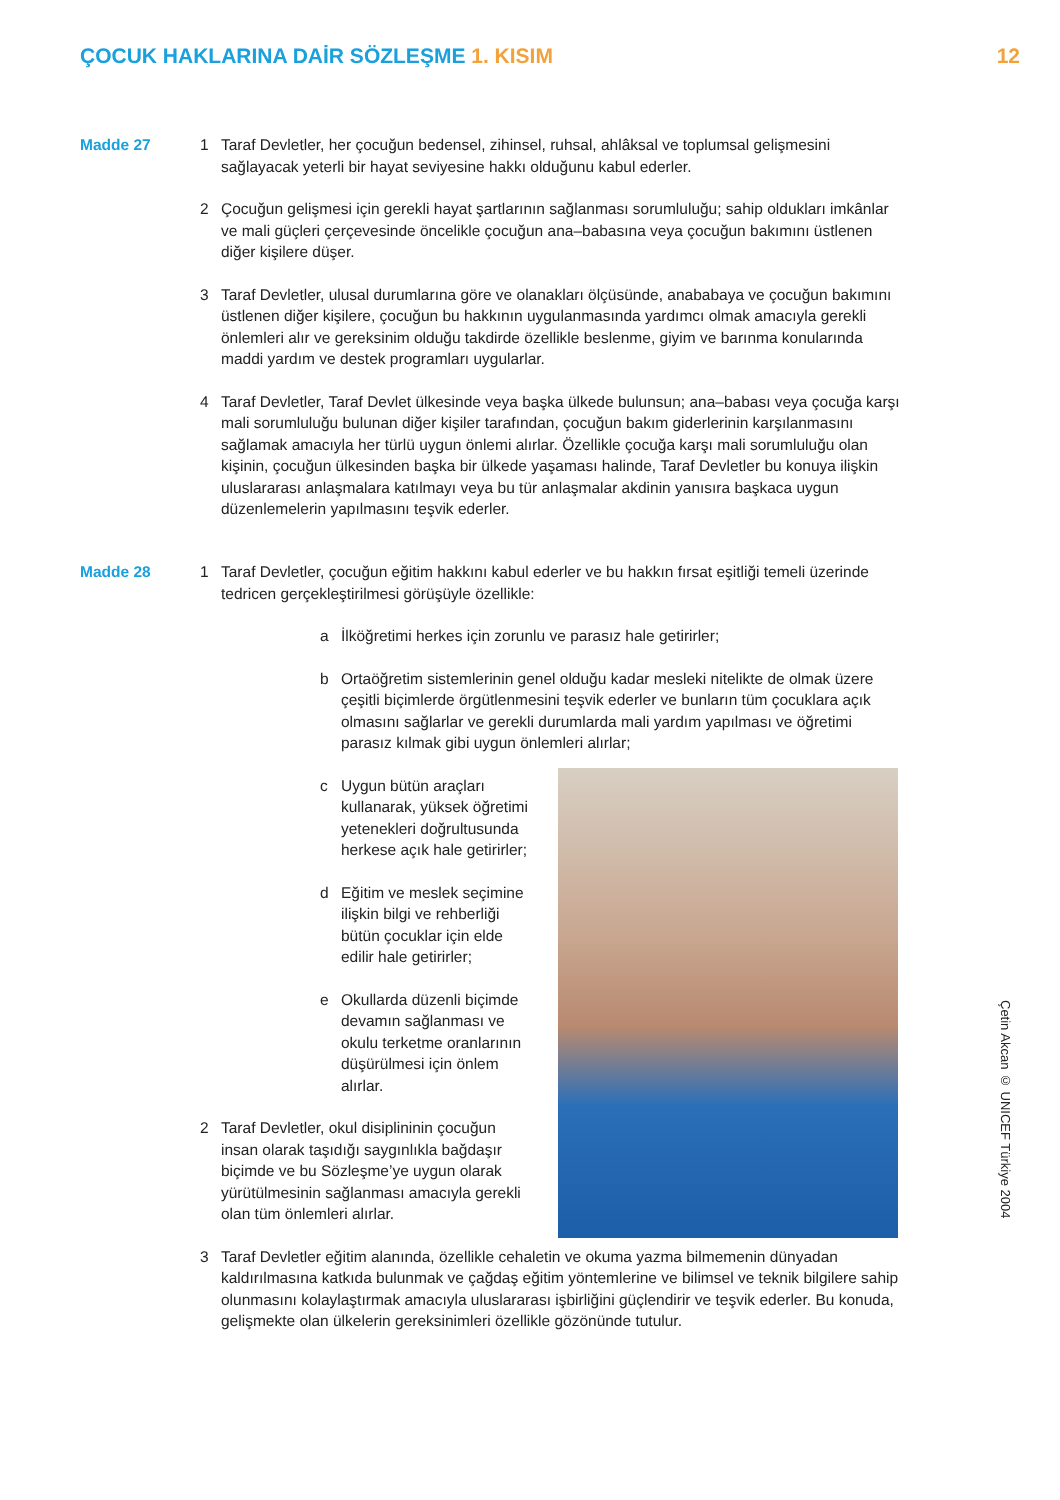ÇOCUK HAKLARINA DAİR SÖZLEŞME 1. KISIM
12
Madde 27
1 Taraf Devletler, her çocuğun bedensel, zihinsel, ruhsal, ahlâksal ve toplumsal gelişmesini sağlayacak yeterli bir hayat seviyesine hakkı olduğunu kabul ederler.
2 Çocuğun gelişmesi için gerekli hayat şartlarının sağlanması sorumluluğu; sahip oldukları imkânlar ve mali güçleri çerçevesinde öncelikle çocuğun ana–babasına veya çocuğun bakımını üstlenen diğer kişilere düşer.
3 Taraf Devletler, ulusal durumlarına göre ve olanakları ölçüsünde, anababaya ve çocuğun bakımını üstlenen diğer kişilere, çocuğun bu hakkının uygulanmasında yardımcı olmak amacıyla gerekli önlemleri alır ve gereksinim olduğu takdirde özellikle beslenme, giyim ve barınma konularında maddi yardım ve destek programları uygularlar.
4 Taraf Devletler, Taraf Devlet ülkesinde veya başka ülkede bulunsun; ana–babası veya çocuğa karşı mali sorumluluğu bulunan diğer kişiler tarafından, çocuğun bakım giderlerinin karşılanmasını sağlamak amacıyla her türlü uygun önlemi alırlar. Özellikle çocuğa karşı mali sorumluluğu olan kişinin, çocuğun ülkesinden başka bir ülkede yaşaması halinde, Taraf Devletler bu konuya ilişkin uluslararası anlaşmalara katılmayı veya bu tür anlaşmalar akdinin yanısıra başkaca uygun düzenlemelerin yapılmasını teşvik ederler.
Madde 28
1 Taraf Devletler, çocuğun eğitim hakkını kabul ederler ve bu hakkın fırsat eşitliği temeli üzerinde tedricen gerçekleştirilmesi görüşüyle özellikle:
a İlköğretimi herkes için zorunlu ve parasız hale getirirler;
b Ortaöğretim sistemlerinin genel olduğu kadar mesleki nitelikte de olmak üzere çeşitli biçimlerde örgütlenmesini teşvik ederler ve bunların tüm çocuklara açık olmasını sağlarlar ve gerekli durumlarda mali yardım yapılması ve öğretimi parasız kılmak gibi uygun önlemleri alırlar;
c Uygun bütün araçları kullanarak, yüksek öğretimi yetenekleri doğrultusunda herkese açık hale getirirler;
d Eğitim ve meslek seçimine ilişkin bilgi ve rehberliği bütün çocuklar için elde edilir hale getirirler;
e Okullarda düzenli biçimde devamın sağlanması ve okulu terketme oranlarının düşürülmesi için önlem alırlar.
2 Taraf Devletler, okul disiplininin çocuğun insan olarak taşıdığı saygınlıkla bağdaşır biçimde ve bu Sözleşme’ye uygun olarak yürütülmesinin sağlanması amacıyla gerekli olan tüm önlemleri alırlar.
3 Taraf Devletler eğitim alanında, özellikle cehaletin ve okuma yazma bilmemenin dünyadan kaldırılmasına katkıda bulunmak ve çağdaş eğitim yöntemlerine ve bilimsel ve teknik bilgilere sahip olunmasını kolaylaştırmak amacıyla uluslararası işbirliğini güçlendirir ve teşvik ederler. Bu konuda, gelişmekte olan ülkelerin gereksinimleri özellikle gözönünde tutulur.
Çetin Akcan © UNICEF Türkiye 2004